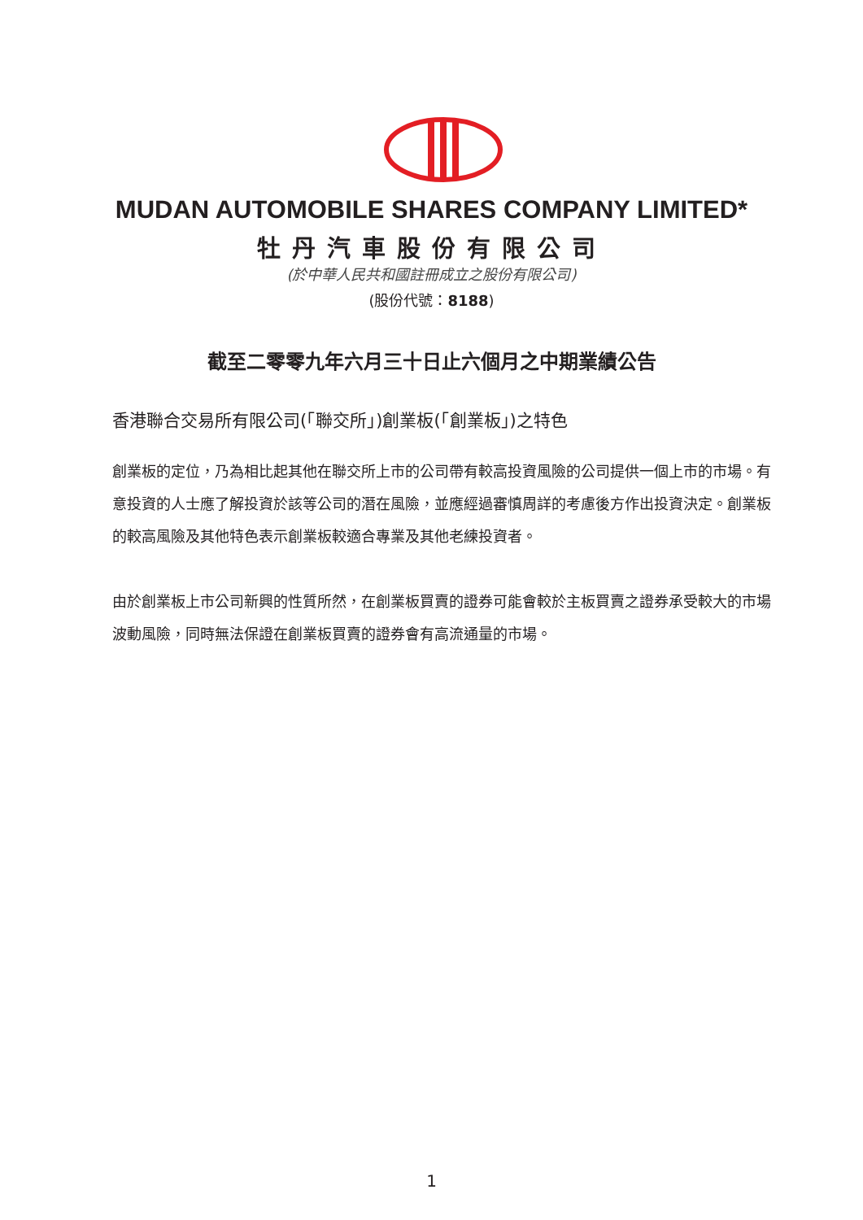MUDAN AUTOMOBILE SHARES COMPANY LIMITED*
牡丹汽車股份有限公司
(於中華人民共和國註冊成立之股份有限公司)
(股份代號：8188)
截至二零零九年六月三十日止六個月之中期業績公告
香港聯合交易所有限公司(「聯交所」)創業板(「創業板」)之特色
創業板的定位，乃為相比起其他在聯交所上市的公司帶有較高投資風險的公司提供一個上市的市場。有意投資的人士應了解投資於該等公司的潛在風險，並應經過審慎周詳的考慮後方作出投資決定。創業板的較高風險及其他特色表示創業板較適合專業及其他老練投資者。
由於創業板上市公司新興的性質所然，在創業板買賣的證券可能會較於主板買賣之證券承受較大的市場波動風險，同時無法保證在創業板買賣的證券會有高流通量的市場。
1